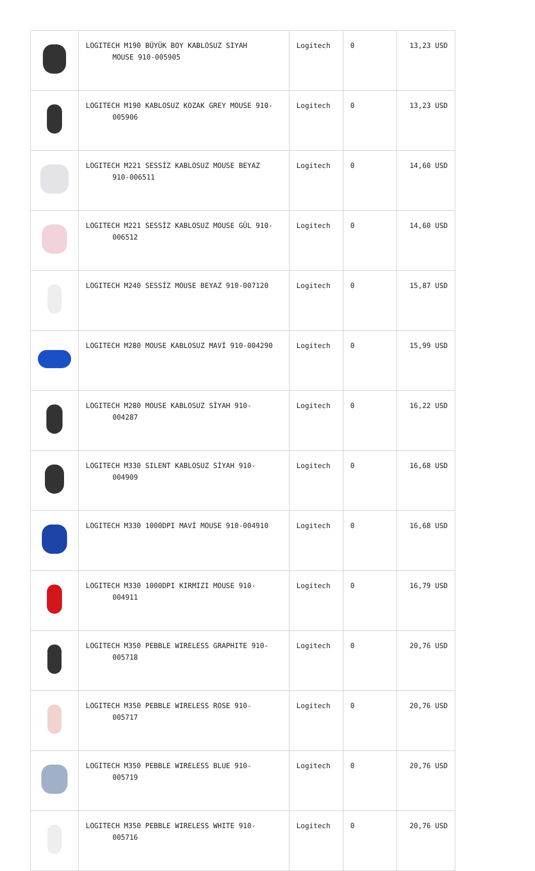| | LOGITECH M190 BÜYÜK BOY KABLOSUZ SIYAH MOUSE 910-005905 | Logitech | 0 | 13,23 USD |
| | LOGITECH M190 KABLOSUZ KOZAK GREY MOUSE 910- 005906 | Logitech | 0 | 13,23 USD |
| | LOGITECH M221 SESSİZ KABLOSUZ MOUSE BEYAZ 910-006511 | Logitech | 0 | 14,60 USD |
| | LOGITECH M221 SESSİZ KABLOSUZ MOUSE GÜL 910- 006512 | Logitech | 0 | 14,60 USD |
| | LOGITECH M240 SESSİZ MOUSE BEYAZ 910-007120 | Logitech | 0 | 15,87 USD |
| | LOGITECH M280 MOUSE KABLOSUZ MAVİ 910-004290 | Logitech | 0 | 15,99 USD |
| | LOGITECH M280 MOUSE KABLOSUZ SİYAH 910- 004287 | Logitech | 0 | 16,22 USD |
| | LOGITECH M330 SILENT KABLOSUZ SİYAH 910- 004909 | Logitech | 0 | 16,68 USD |
| | LOGITECH M330 1000DPI MAVİ MOUSE 910-004910 | Logitech | 0 | 16,68 USD |
| | LOGITECH M330 1000DPI KIRMIZI MOUSE 910- 004911 | Logitech | 0 | 16,79 USD |
| | LOGITECH M350 PEBBLE WIRELESS GRAPHITE 910- 005718 | Logitech | 0 | 20,76 USD |
| | LOGITECH M350 PEBBLE WIRELESS ROSE 910- 005717 | Logitech | 0 | 20,76 USD |
| | LOGITECH M350 PEBBLE WIRELESS BLUE 910- 005719 | Logitech | 0 | 20,76 USD |
| | LOGITECH M350 PEBBLE WIRELESS WHITE 910- 005716 | Logitech | 0 | 20,76 USD |